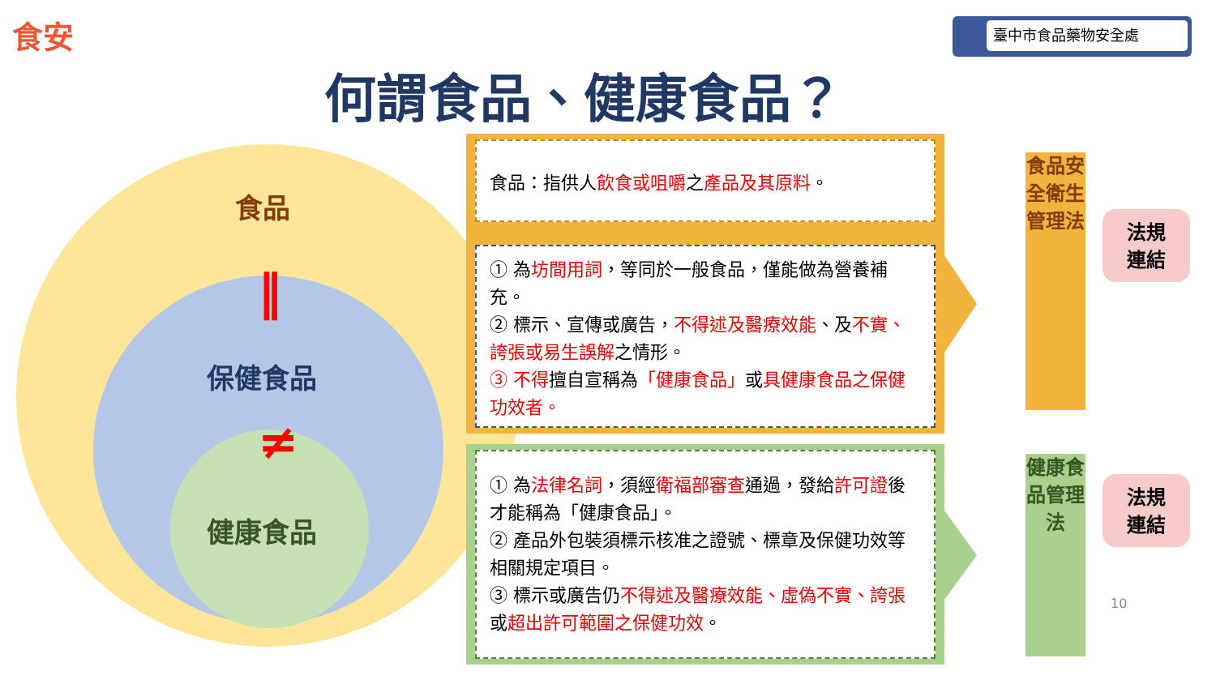食安 臺中市食品藥物安全處
何謂食品、健康食品？
食品
‖
保健食品
≠
健康食品
食品：指供人飲食或咀嚼之產品及其原料。
① 為坊間用詞，等同於一般食品，僅能做為營養補充。
② 標示、宣傳或廣告，不得述及醫療效能、及不實、誇張或易生誤解之情形。
③ 不得擅自宣稱為「健康食品」或具健康食品之保健功效者。
① 為法律名詞，須經衛福部審查通過，發給許可證後才能稱為「健康食品」。
② 產品外包裝須標示核准之證號、標章及保健功效等相關規定項目。
③ 標示或廣告仍不得述及醫療效能、虛偽不實、誇張或超出許可範圍之保健功效。
食品安全衛生管理法
健康食品管理法
法規
連結
法規
連結
10